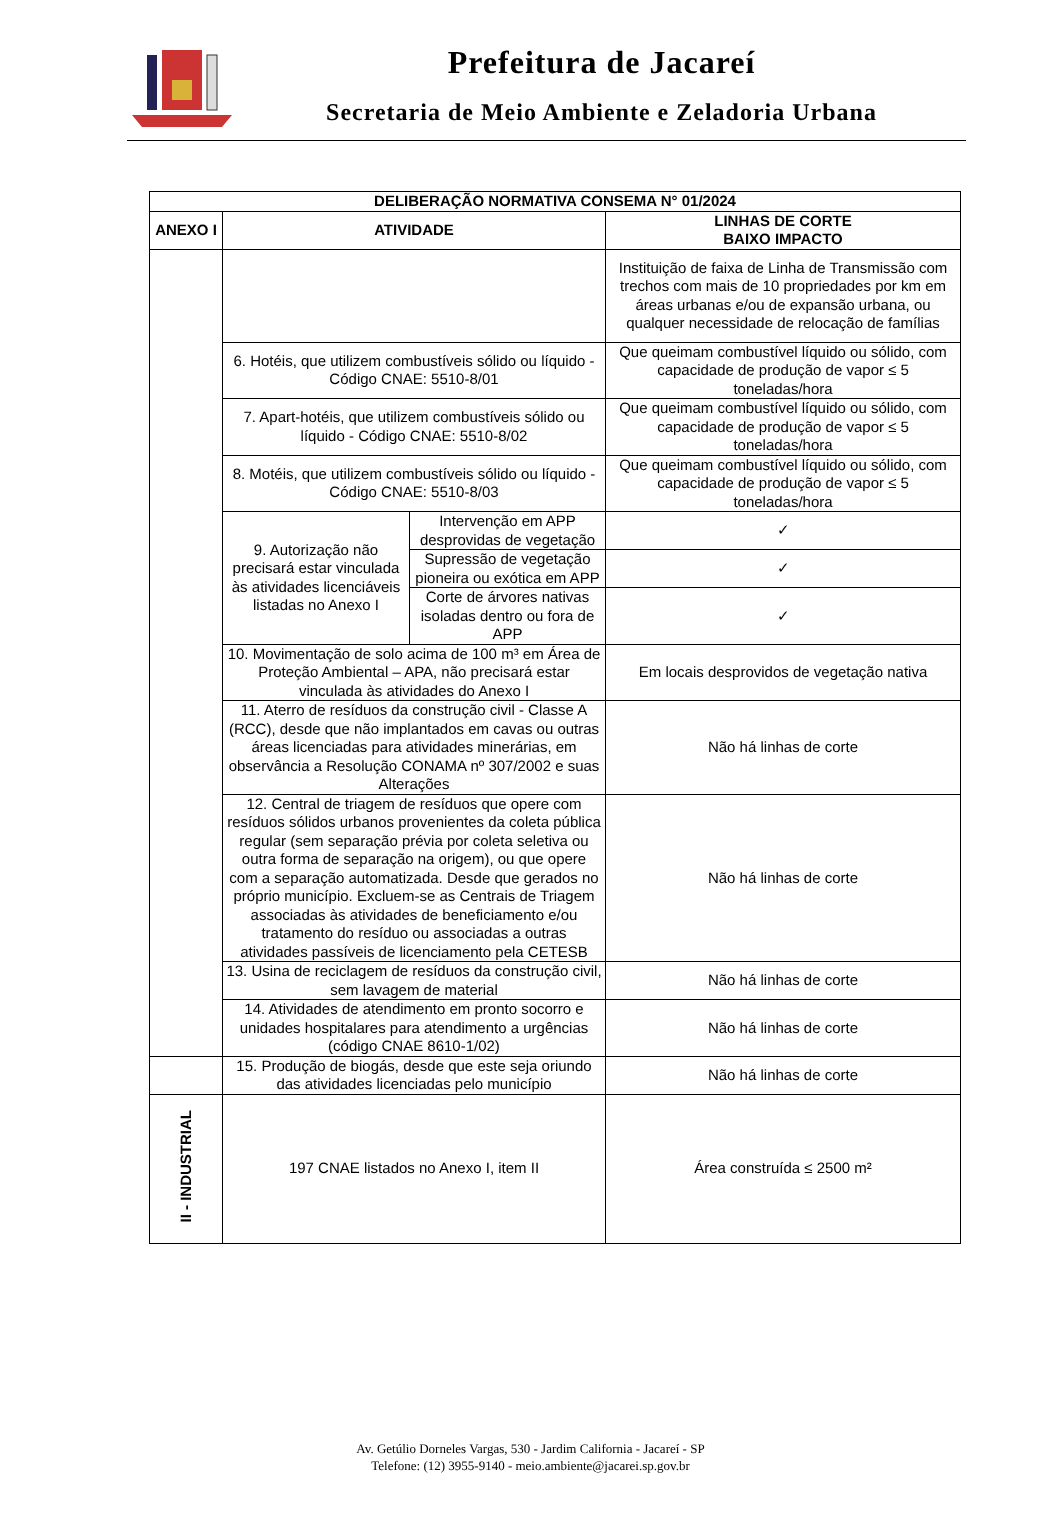Prefeitura de Jacareí
Secretaria de Meio Ambiente e Zeladoria Urbana
| DELIBERAÇÃO NORMATIVA CONSEMA N° 01/2024 | | | |
| --- | --- | --- | --- |
| ANEXO I | ATIVIDADE | | LINHAS DE CORTE BAIXO IMPACTO |
| | | | Instituição de faixa de Linha de Transmissão com trechos com mais de 10 propriedades por km em áreas urbanas e/ou de expansão urbana, ou qualquer necessidade de relocação de famílias |
| | 6. Hotéis, que utilizem combustíveis sólido ou líquido - Código CNAE: 5510-8/01 | | Que queimam combustível líquido ou sólido, com capacidade de produção de vapor ≤ 5 toneladas/hora |
| | 7. Apart-hotéis, que utilizem combustíveis sólido ou líquido - Código CNAE: 5510-8/02 | | Que queimam combustível líquido ou sólido, com capacidade de produção de vapor ≤ 5 toneladas/hora |
| | 8. Motéis, que utilizem combustíveis sólido ou líquido - Código CNAE: 5510-8/03 | | Que queimam combustível líquido ou sólido, com capacidade de produção de vapor ≤ 5 toneladas/hora |
| | 9. Autorização não precisará estar vinculada às atividades licenciáveis listadas no Anexo I | Intervenção em APP desprovidas de vegetação | ✓ |
| | | Supressão de vegetação pioneira ou exótica em APP | ✓ |
| | | Corte de árvores nativas isoladas dentro ou fora de APP | ✓ |
| | 10. Movimentação de solo acima de 100 m³ em Área de Proteção Ambiental – APA, não precisará estar vinculada às atividades do Anexo I | | Em locais desprovidos de vegetação nativa |
| | 11. Aterro de resíduos da construção civil - Classe A (RCC), desde que não implantados em cavas ou outras áreas licenciadas para atividades minerárias, em observância a Resolução CONAMA nº 307/2002 e suas Alterações | | Não há linhas de corte |
| | 12. Central de triagem de resíduos que opere com resíduos sólidos urbanos provenientes da coleta pública regular (sem separação prévia por coleta seletiva ou outra forma de separação na origem), ou que opere com a separação automatizada. Desde que gerados no próprio município. Excluem-se as Centrais de Triagem associadas às atividades de beneficiamento e/ou tratamento do resíduo ou associadas a outras atividades passíveis de licenciamento pela CETESB | | Não há linhas de corte |
| | 13. Usina de reciclagem de resíduos da construção civil, sem lavagem de material | | Não há linhas de corte |
| | 14. Atividades de atendimento em pronto socorro e unidades hospitalares para atendimento a urgências (código CNAE 8610-1/02) | | Não há linhas de corte |
| | 15. Produção de biogás, desde que este seja oriundo das atividades licenciadas pelo município | | Não há linhas de corte |
| II - INDUSTRIAL | 197 CNAE listados no Anexo I, item II | | Área construída ≤ 2500 m² |
Av. Getúlio Dorneles Vargas, 530 - Jardim California - Jacareí - SP
Telefone: (12) 3955-9140 - meio.ambiente@jacarei.sp.gov.br